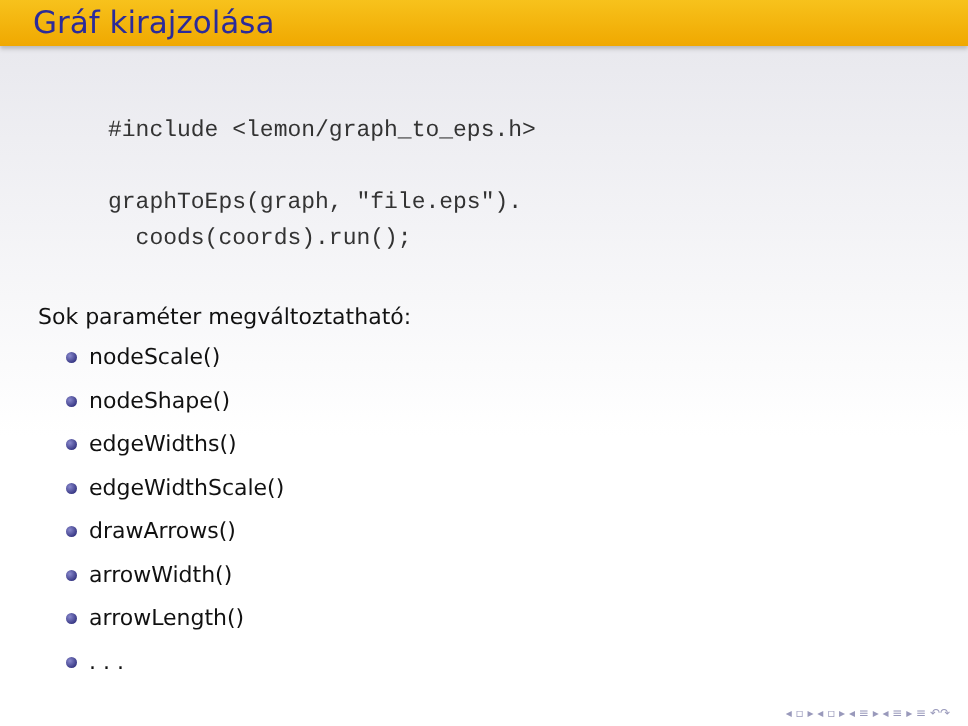Gráf kirajzolása
#include <lemon/graph_to_eps.h>

graphToEps(graph, "file.eps").
  coods(coords).run();
Sok paraméter megváltoztatható:
nodeScale()
nodeShape()
edgeWidths()
edgeWidthScale()
drawArrows()
arrowWidth()
arrowLength()
. . .
◂ ▫ ▸ ◂ ▫ ▸ ◂ ≡ ▸ ◂ ≡ ▸ ≡ ↶↷